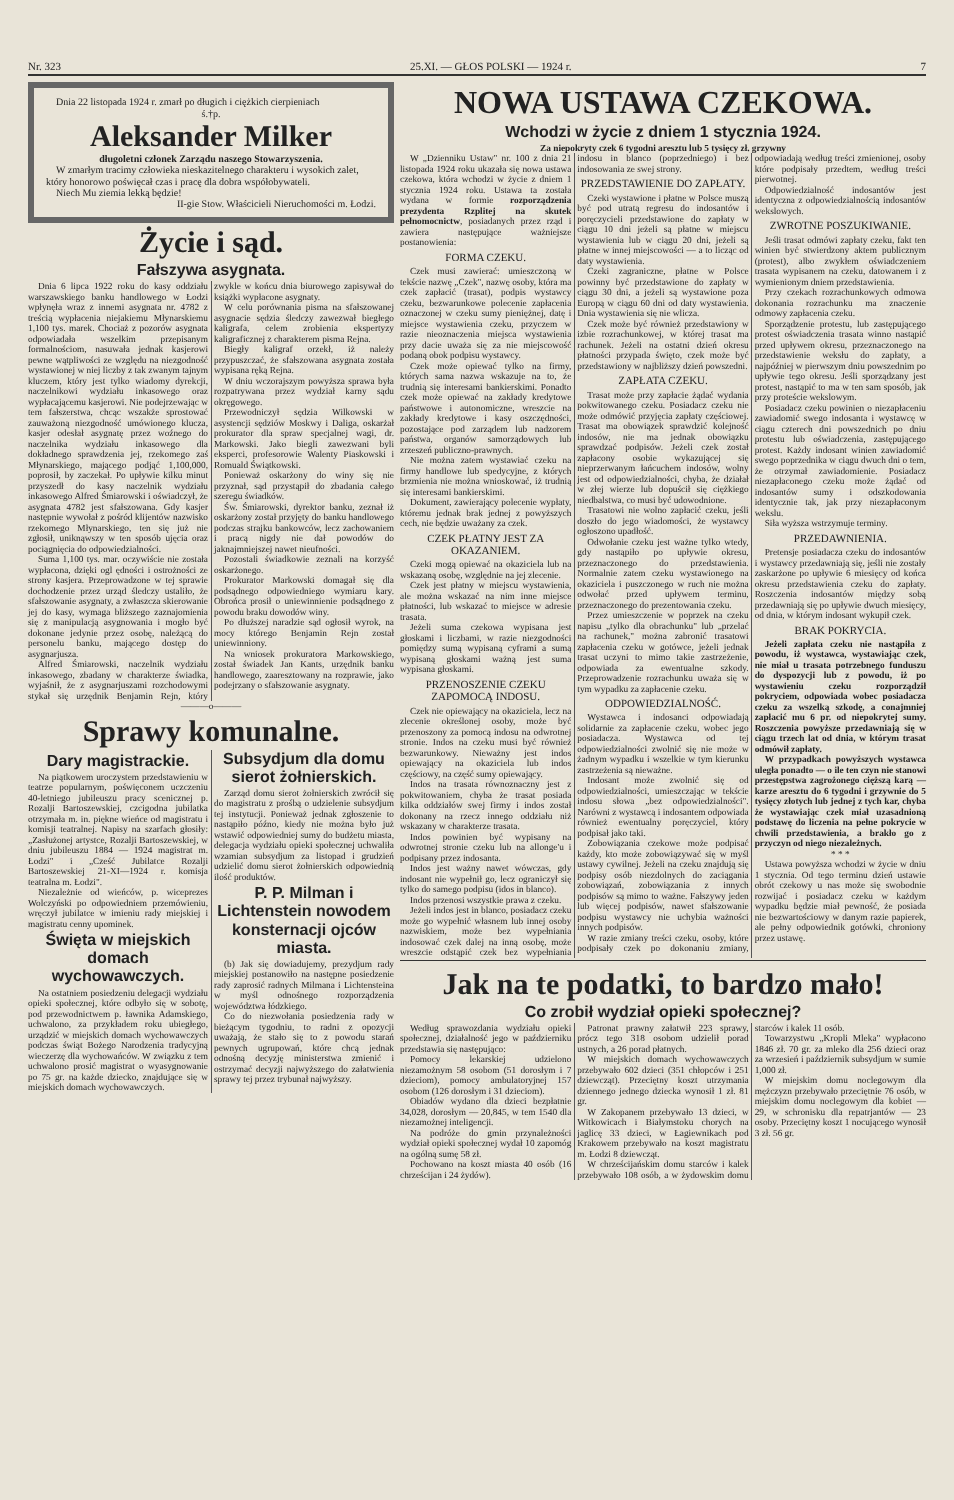Nr. 323 25.XI. — GŁOS POLSKI — 1924 r. 7
Dnia 22 listopada 1924 r. zmarł po długich i ciężkich cierpieniach
ś.†p.
Aleksander Milker
długoletni członek Zarządu naszego Stowarzyszenia.
W zmarłym tracimy człowieka nieskazitelnego charakteru i wysokich zalet, który honorowo poświęcał czas i pracę dla dobra współobywateli.
Niech Mu ziemia lekką będzie!
II-gie Stow. Właścicieli Nieruchomości m. Łodzi.
Życie i sąd.
Fałszywa asygnata.
Dnia 6 lipca 1922 roku do kasy oddziału warszawskiego banku handlowego w Łodzi wpłynęła wraz z innemi asygnata nr. 4782 z treścią wypłacenia niejakiemu Młynarskiemu 1,100 tys. marek. Chociaż z pozorów asygnata odpowiadała wszelkim przepisanym formalnościom, nasuwała jednak kasjerowi pewne wątpliwości ze względu na niezgodność wystawionej w niej liczby z tak zwanym tajnym kluczem, który jest tylko wiadomy dyrekcji, naczelnikowi wydziału inkasowego oraz wypłacającemu kasjerowi. Nie podejrzewając w tem fałszerstwa, chcąc wszakże sprostować zauważoną niezgodność umówionego klucza, kasjer odesłał asygnatę przez woźnego do naczelnika wydziału inkasowego dla dokładnego sprawdzenia jej, rzekomego zaś Młynarskiego, mającego podjąć 1,100,000, poprosił, by zaczekał. Po upływie kilku minut przyszedł do kasy naczelnik wydziału inkasowego Alfred Śmiarowski i oświadczył, że asygnata 4782 jest sfałszowana. Gdy kasjer następnie wywołał z pośród klijentów nazwisko rzekomego Młynarskiego, ten się już nie zgłosił, uniknąwszy w ten sposób ujęcia oraz pociągnięcia do odpowiedzialności.
Suma 1,100 tys. mar. oczywiście nie została wypłacona, dzięki ogl ędności i ostrożności ze strony kasjera. Przeprowadzone w tej sprawie dochodzenie przez urząd śledczy ustaliło, że sfałszowanie asygnaty, a zwłaszcza skierowanie jej do kasy, wymaga bliższego zaznajomienia się z manipulacją asygnowania i mogło być dokonane jedynie przez osobę, należącą do personelu banku, mającego dostęp do asygnarjusza.
Alfred Śmiarowski, naczelnik wydziału inkasowego, zbadany w charakterze świadka, wyjaśnił, że z asygnarjuszami rozchodowymi stykał się urzędnik Benjamin Rejn, który zwykle w końcu dnia biurowego zapisywał do książki wypłacone asygnaty.
W celu porównania pisma na sfałszowanej asygnacie sędzia śledczy zawezwał biegłego kaligrafa, celem zrobienia ekspertyzy kaligraficznej z charakterem pisma Rejna.
Biegły kaligraf orzekł, iż należy przypuszczać, że sfałszowana asygnata została wypisana ręką Rejna.
W dniu wczorajszym powyższa sprawa była rozpatrywana przez wydział karny sądu okręgowego.
Przewodniczył sędzia Wilkowski w asystencji sędziów Moskwy i Daliga, oskarżał prokurator dla spraw specjalnej wagi, dr. Markowski. Jako biegli zawezwani byli eksperci, profesorowie Walenty Piaskowski i Romuald Świątkowski.
Ponieważ oskarżony do winy się nie przyznał, sąd przystąpił do zbadania całego szeregu świadków.
Św. Śmiarowski, dyrektor banku, zeznał iż oskarżony został przyjęty do banku handlowego podczas strajku bankowców, lecz zachowaniem i pracą nigdy nie dał powodów do jaknajmniejszej nawet nieufności.
Pozostali świadkowie zeznali na korzyść oskarżonego.
Prokurator Markowski domagał się dla podsądnego odpowiedniego wymiaru kary. Obrońca prosił o uniewinnienie podsądnego z powodu braku dowodów winy.
Po dłuższej naradzie sąd ogłosił wyrok, na mocy którego Benjamin Rejn został uniewinniony.
Na wniosek prokuratora Markowskiego, został świadek Jan Kants, urzędnik banku handlowego, zaaresztowany na rozprawie, jako podejrzany o sfałszowanie asygnaty.
———o———
Sprawy komunalne.
Dary magistrackie.
Na piątkowem uroczystem przedstawieniu w teatrze popularnym, poświęconem uczczeniu 40-letniego jubileuszu pracy scenicznej p. Rozalji Bartoszewskiej, czcigodna jubilatka otrzymała m. in. piękne wieńce od magistratu i komisji teatralnej. Napisy na szarfach głosiły: „Zasłużonej artystce, Rozalji Bartoszewskiej, w dniu jubileuszu 1884 — 1924 magistrat m. Łodzi" i „Cześć Jubilatce Rozalji Bartoszewskiej 21-XI—1924 r. komisja teatralna m. Łodzi".
Niezależnie od wieńców, p. wiceprezes Wolczyński po odpowiedniem przemówieniu, wręczył jubilatce w imieniu rady miejskiej i magistratu cenny upominek.
Święta w miejskich domach wychowawczych.
Na ostatniem posiedzeniu delegacji wydziału opieki społecznej, które odbyło się w sobotę, pod przewodnictwem p. ławnika Adamskiego, uchwalono, za przykładem roku ubiegłego, urządzić w miejskich domach wychowawczych podczas świąt Bożego Narodzenia tradycyjną wieczerzę dla wychowańców. W związku z tem uchwalono prosić magistrat o wyasygnowanie po 75 gr. na każde dziecko, znajdujące się w miejskich domach wychowawczych.
Subsydjum dla domu sierot żołnierskich.
Zarząd domu sierot żołnierskich zwrócił się do magistratu z prośbą o udzielenie subsydjum tej instytucji. Ponieważ jednak zgłoszenie to nastąpiło późno, kiedy nie można było już wstawić odpowiedniej sumy do budżetu miasta, delegacja wydziału opieki społecznej uchwaliła wzamian subsydjum za listopad i grudzień udzielić domu sierot żołnierskich odpowiednią ilość produktów.
P. P. Milman i Lichtenstein nowodem konsternacji ojców miasta.
(b) Jak się dowiadujemy, prezydjum rady miejskiej postanowiło na następne posiedzenie rady zaprosić radnych Milmana i Lichtensteina w myśl odnośnego rozporządzenia województwa łódzkiego.
Co do niezwołania posiedzenia rady w bieżącym tygodniu, to radni z opozycji uważają, że stało się to z powodu starań pewnych ugrupowań, które chcą jednak odnośną decyzję ministerstwa zmienić i ostrzymać decyzji najwyższego do załatwienia sprawy tej przez trybunał najwyższy.
NOWA USTAWA CZEKOWA.
Wchodzi w życie z dniem 1 stycznia 1924.
Za niepokryty czek 6 tygodni aresztu lub 5 tysięcy zł. grzywny
W „Dzienniku Ustaw" nr. 100 z dnia 21 listopada 1924 roku ukazała się nowa ustawa czekowa, która wchodzi w życie z dniem 1 stycznia 1924 roku. Ustawa ta została wydana w formie rozporządzenia prezydenta Rzplitej na skutek pełnomocnictw, posiadanych przez rząd i zawiera następujące ważniejsze postanowienia:
FORMA CZEKU.
Czek musi zawierać: umieszczoną w tekście nazwę „Czek", nazwę osoby, która ma czek zapłacić (trasat), podpis wystawcy czeku, bezwarunkowe polecenie zapłacenia oznaczonej w czeku sumy pieniężnej, datę i miejsce wystawienia czeku, przyczem w razie nieoznaczenia miejsca wystawienia przy dacie uważa się za nie miejscowość podaną obok podpisu wystawcy.
Czek może opiewać tylko na firmy, których sama nazwa wskazuje na to, że trudnią się interesami bankierskimi. Ponadto czek może opiewać na zakłady kredytowe państwowe i autonomiczne, wreszcie na zakłady kredytowe i kasy oszczędności, pozostające pod zarządem lub nadzorem państwa, organów samorządowych lub zrzeszeń publiczno-prawnych.
Nie można zatem wystawiać czeku na firmy handlowe lub spedycyjne, z których brzmienia nie można wnioskować, iż trudnią się interesami bankierskimi.
Dokument, zawierający polecenie wypłaty, któremu jednak brak jednej z powyższych cech, nie będzie uważany za czek.
CZEK PŁATNY JEST ZA OKAZANIEM.
Czeki mogą opiewać na okaziciela lub na wskazaną osobę, względnie na jej zlecenie.
Czek jest płatny w miejscu wystawienia, ale można wskazać na nim inne miejsce płatności, lub wskazać to miejsce w adresie trasata.
Jeżeli suma czekowa wypisana jest głoskami i liczbami, w razie niezgodności pomiędzy sumą wypisaną cyframi a sumą wypisaną głoskami ważną jest suma wypisana głoskami.
PRZENOSZENIE CZEKU ZAPOMOCĄ INDOSU.
Czek nie opiewający na okaziciela, lecz na zlecenie określonej osoby, może być przenoszony za pomocą indosu na odwrotnej stronie. Indos na czeku musi być również bezwarunkowy. Nieważny jest indos opiewający na okaziciela lub indos częściowy, na część sumy opiewający.
Indos na trasata równoznaczny jest z pokwitowaniem, chyba że trasat posiada kilka oddziałów swej firmy i indos został dokonany na rzecz innego oddziału niż wskazany w charakterze trasata.
Indos powinien być wypisany na odwrotnej stronie czeku lub na allonge'u i podpisany przez indosanta.
Indos jest ważny nawet wówczas, gdy indosant nie wypełnił go, lecz ograniczył się tylko do samego podpisu (idos in blanco).
Indos przenosi wszystkie prawa z czeku.
Jeżeli indos jest in blanco, posiadacz czeku może go wypełnić własnem lub innej osoby nazwiskiem, może bez wypełniania indosować czek dalej na inną osobę, może wreszcie odstąpić czek bez wypełniania indosu in blanco (poprzedniego) i bez indosowania ze swej strony.
PRZEDSTAWIENIE DO ZAPŁATY.
Czeki wystawione i płatne w Polsce muszą być pod utratą regresu do indosantów i poręczycieli przedstawione do zapłaty w ciągu 10 dni jeżeli są płatne w miejscu wystawienia lub w ciągu 20 dni, jeżeli są płatne w innej miejscowości — a to licząc od daty wystawienia.
Czeki zagraniczne, płatne w Polsce powinny być przedstawione do zapłaty w ciągu 30 dni, a jeżeli są wystawione poza Europą w ciągu 60 dni od daty wystawienia. Dnia wystawienia się nie wlicza.
Czek może być również przedstawiony w izbie rozrachunkowej, w której trasat ma rachunek. Jeżeli na ostatni dzień okresu płatności przypada święto, czek może być przedstawiony w najbliższy dzień powszedni.
ZAPŁATA CZEKU.
Trasat może przy zapłacie żądać wydania pokwitowanego czeku. Posiadacz czeku nie może odmówić przyjęcia zapłaty częściowej. Trasat ma obowiązek sprawdzić kolejność indosów, nie ma jednak obowiązku sprawdzać podpisów. Jeżeli czek został zapłacony osobie wykazującej się nieprzerwanym łańcuchem indosów, wolny jest od odpowiedzialności, chyba, że działał w złej wierze lub dopuścił się ciężkiego niedbalstwa, co musi być udowodnione.
Trasatowi nie wolno zapłacić czeku, jeśli doszło do jego wiadomości, że wystawcy ogłoszono upadłość.
Odwołanie czeku jest ważne tylko wtedy, gdy nastąpiło po upływie okresu, przeznaczonego do przedstawienia. Normalnie zatem czeku wystawionego na okaziciela i puszczonego w ruch nie można odwołać przed upływem terminu, przeznaczonego do prezentowania czeku.
Przez umieszczenie w poprzek na czeku napisu „tylko dla obrachunku" lub „przelać na rachunek," można zabronić trasatowi zapłacenia czeku w gotówce, jeżeli jednak trasat uczyni to mimo takie zastrzeżenie, odpowiada za ewentualne szkody. Przeprowadzenie rozrachunku uważa się w tym wypadku za zapłacenie czeku.
ODPOWIEDZIALNOŚĆ.
Wystawca i indosanci odpowiadają solidarnie za zapłacenie czeku, wobec jego posiadacza. Wystawca od tej odpowiedzialności zwolnić się nie może w żadnym wypadku i wszelkie w tym kierunku zastrzeżenia są nieważne.
Indosant może zwolnić się od odpowiedzialności, umieszczając w tekście indosu słowa „bez odpowiedzialności". Narówni z wystawcą i indosantem odpowiada również ewentualny poręczyciel, który podpisał jako taki.
Zobowiązania czekowe może podpisać każdy, kto może zobowiązywać się w myśl ustawy cywilnej. Jeżeli na czeku znajdują się podpisy osób niezdolnych do zaciągania zobowiązań, zobowiązania z innych podpisów są mimo to ważne. Fałszywy jeden lub więcej podpisów, nawet sfałszowanie podpisu wystawcy nie uchybia ważności innych podpisów.
W razie zmiany treści czeku, osoby, które podpisały czek po dokonaniu zmiany, odpowiadają według treści zmienionej, osoby które podpisały przedtem, według treści pierwotnej.
Odpowiedzialność indosantów jest identyczna z odpowiedzialnością indosantów wekslowych.
ZWROTNE POSZUKIWANIE.
Jeśli trasat odmówi zapłaty czeku, fakt ten winien być stwierdzony aktem publicznym (protest), albo zwykłem oświadczeniem trasata wypisanem na czeku, datowanem i z wymienionym dniem przedstawienia.
Przy czekach rozrachunkowych odmowa dokonania rozrachunku ma znaczenie odmowy zapłacenia czeku.
Sporządzenie protestu, lub zastępującego protest oświadczenia trasata winno nastąpić przed upływem okresu, przeznaczonego na przedstawienie weksłu do zapłaty, a najpóźniej w pierwszym dniu powszednim po upływie tego okresu. Jeśli sporządzany jest protest, nastąpić to ma w ten sam sposób, jak przy proteście wekslowym.
Posiadacz czeku powinien o niezapłaceniu zawiadomić swego indosanta i wystawcę w ciągu czterech dni powszednich po dniu protestu lub oświadczenia, zastępującego protest. Każdy indosant winien zawiadomić swego poprzednika w ciągu dwuch dni o tem, że otrzymał zawiadomienie. Posiadacz niezapłaconego czeku może żądać od indosantów sumy i odszkodowania identycznie tak, jak przy niezapłaconym wekslu.
Siła wyższa wstrzymuje terminy.
PRZEDAWNIENIA.
Pretensje posiadacza czeku do indosantów i wystawcy przedawniają się, jeśli nie zostały zaskarżone po upływie 6 miesięcy od końca okresu przedstawienia czeku do zapłaty. Roszczenia indosantów między sobą przedawniają się po upływie dwuch miesięcy, od dnia, w którym indosant wykupił czek.
BRAK POKRYCIA.
Jeżeli zapłata czeku nie nastąpiła z powodu, iż wystawca, wystawiając czek, nie miał u trasata potrzebnego funduszu do dyspozycji lub z powodu, iż po wystawieniu czeku rozporządził pokryciem, odpowiada wobec posiadacza czeku za wszelką szkodę, a conajmniej zapłacić mu 6 pr. od niepokrytej sumy. Roszczenia powyższe przedawniają się w ciągu trzech lat od dnia, w którym trasat odmówił zapłaty.
W przypadkach powyższych wystawca uległa ponadto — o ile ten czyn nie stanowi przestępstwa zagrożonego cięższą karą — karze aresztu do 6 tygodni i grzywnie do 5 tysięcy złotych lub jednej z tych kar, chyba że wystawiając czek miał uzasadnioną podstawę do liczenia na pełne pokrycie w chwili przedstawienia, a brakło go z przyczyn od niego niezależnych.
* * *
Ustawa powyższa wchodzi w życie w dniu 1 stycznia. Od tego terminu dzień ustawie obrót czekowy u nas może się swobodnie rozwijać i posiadacz czeku w każdym wypadku będzie miał pewność, że posiada nie bezwartościowy w danym razie papierek, ale pełny odpowiednik gotówki, chroniony przez ustawę.
Jak na te podatki, to bardzo mało!
Co zrobił wydział opieki społecznej?
Według sprawozdania wydziału opieki społecznej, działalność jego w październiku przedstawia się następująco:
Pomocy lekarskiej udzielono niezamożnym 58 osobom (51 dorosłym i 7 dzieciom), pomocy ambulatoryjnej 157 osobom (126 dorosłym i 31 dzieciom).
Obiadów wydano dla dzieci bezpłatnie 34,028, dorosłym — 20,845, w tem 1540 dla niezamożnej inteligencji.
Na podróże do gmin przynależności wydział opieki społecznej wydał 10 zapomóg na ogólną sumę 58 zł.
Pochowano na koszt miasta 40 osób (16 chrześcijan i 24 żydów).
Patronat prawny załatwił 223 sprawy, prócz tego 318 osobom udzielił porad ustnych, a 26 porad płatnych.
W miejskich domach wychowawczych przebywało 602 dzieci (351 chłopców i 251 dziewcząt). Przeciętny koszt utrzymania dziennego jednego dziecka wynosił 1 zł. 81 gr.
W Zakopanem przebywało 13 dzieci, w Witkowicach i Białymstoku chorych na jaglicę 33 dzieci, w Łagiewnikach pod Krakowem przebywało na koszt magistratu m. Łodzi 8 dziewcząt.
W chrześcijańskim domu starców i kalek przebywało 108 osób, a w żydowskim domu starców i kalek 11 osób.
Towarzystwu „Kropli Mleka" wypłacono 1846 zł. 70 gr. za mleko dla 256 dzieci oraz za wrzesień i październik subsydjum w sumie 1,000 zł.
W miejskim domu noclegowym dla mężczyzn przebywało przeciętnie 76 osób, w miejskim domu noclegowym dla kobiet — 29, w schronisku dla repatrjantów — 23 osoby. Przeciętny koszt 1 nocującego wynosił 3 zł. 56 gr.